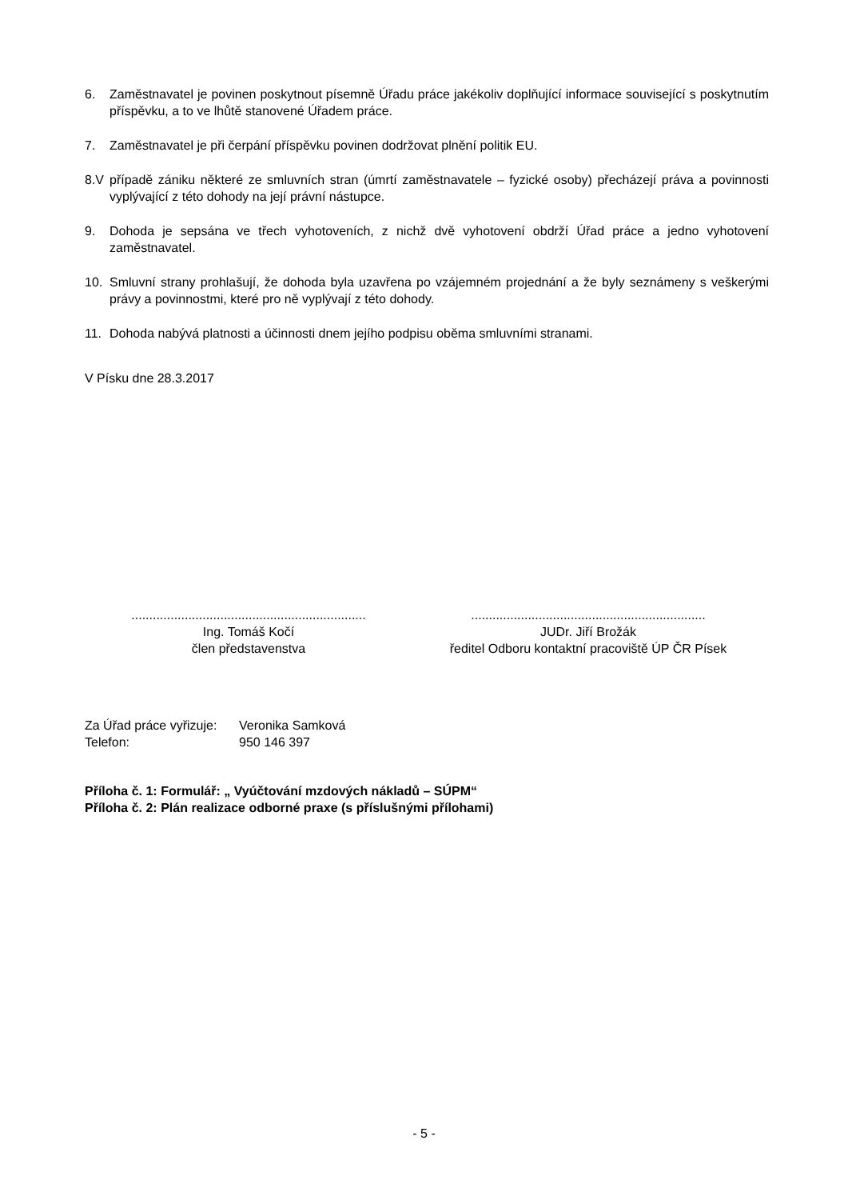6. Zaměstnavatel je povinen poskytnout písemně Úřadu práce jakékoliv doplňující informace související s poskytnutím příspěvku, a to ve lhůtě stanovené Úřadem práce.
7. Zaměstnavatel je při čerpání příspěvku povinen dodržovat plnění politik EU.
8.V případě zániku některé ze smluvních stran (úmrtí zaměstnavatele – fyzické osoby) přecházejí práva a povinnosti vyplývající z této dohody na její právní nástupce.
9. Dohoda je sepsána ve třech vyhotoveních, z nichž dvě vyhotovení obdrží Úřad práce a jedno vyhotovení zaměstnavatel.
10. Smluvní strany prohlašují, že dohoda byla uzavřena po vzájemném projednání a že byly seznámeny s veškerými právy a povinnostmi, které pro ně vyplývají z této dohody.
11. Dohoda nabývá platnosti a účinnosti dnem jejího podpisu oběma smluvními stranami.
V Písku dne 28.3.2017
..................................................................
Ing. Tomáš Kočí
člen představenstva
..................................................................
JUDr. Jiří Brožák
ředitel Odboru kontaktní pracoviště ÚP ČR Písek
| Za Úřad práce vyřizuje: | Veronika Samková |
| Telefon: | 950 146 397 |
Příloha č. 1: Formulář: „ Vyúčtování mzdových nákladů – SÚPM“
Příloha č. 2: Plán realizace odborné praxe (s příslušnými přílohami)
- 5 -